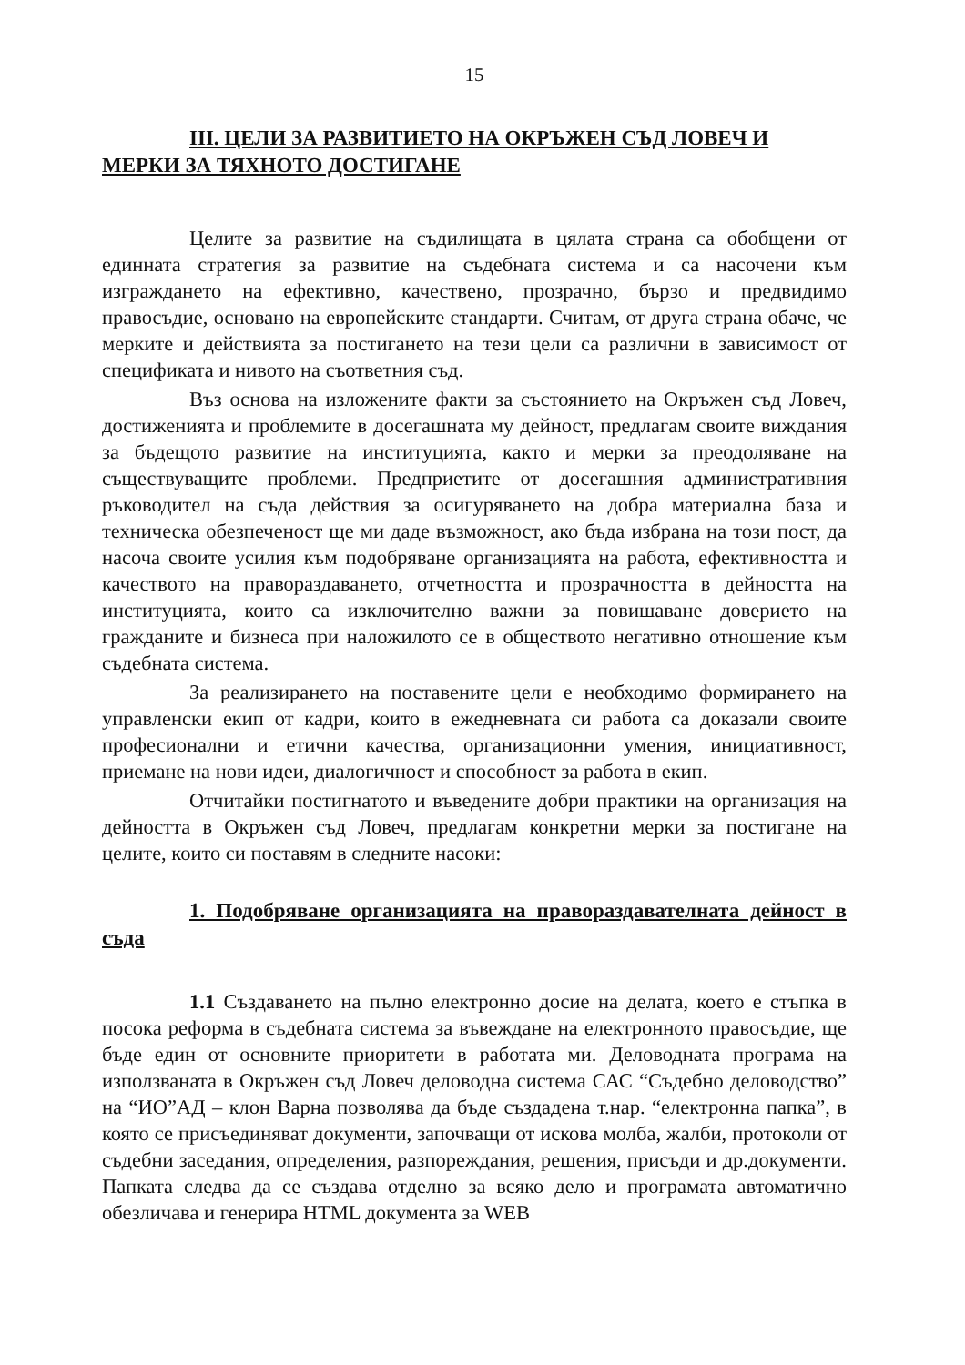15
III. ЦЕЛИ ЗА РАЗВИТИЕТО НА ОКРЪЖЕН СЪД ЛОВЕЧ И МЕРКИ ЗА ТЯХНОТО ДОСТИГАНЕ
Целите за развитие на съдилищата в цялата страна са обобщени от единната стратегия за развитие на съдебната система и са насочени към изграждането на ефективно, качествено, прозрачно, бързо и предвидимо правосъдие, основано на европейските стандарти. Считам, от друга страна обаче, че мерките и действията за постигането на тези цели са различни в зависимост от спецификата и нивото на съответния съд.
Въз основа на изложените факти за състоянието на Окръжен съд Ловеч, достиженията и проблемите в досегашната му дейност, предлагам своите виждания за бъдещото развитие на институцията, както и мерки за преодоляване на съществуващите проблеми. Предприетите от досегашния административния ръководител на съда действия за осигуряването на добра материална база и техническа обезпеченост ще ми даде възможност, ако бъда избрана на този пост, да насоча своите усилия към подобряване организацията на работа, ефективността и качеството на правораздаването, отчетността и прозрачността в дейността на институцията, които са изключително важни за повишаване доверието на гражданите и бизнеса при наложилото се в обществото негативно отношение към съдебната система.
За реализирането на поставените цели е необходимо формирането на управленски екип от кадри, които в ежедневната си работа са доказали своите професионални и етични качества, организационни умения, инициативност, приемане на нови идеи, диалогичност и способност за работа в екип.
Отчитайки постигнатото и въведените добри практики на организация на дейността в Окръжен съд Ловеч, предлагам конкретни мерки за постигане на целите, които си поставям в следните насоки:
1. Подобряване организацията на правораздавателната дейност в съда
1.1 Създаването на пълно електронно досие на делата, което е стъпка в посока реформа в съдебната система за въвеждане на електронното правосъдие, ще бъде един от основните приоритети в работата ми. Деловодната програма на използваната в Окръжен съд Ловеч деловодна система САС “Съдебно деловодство” на “ИО”АД – клон Варна позволява да бъде създадена т.нар. “електронна папка”, в която се присъединяват документи, започващи от искова молба, жалби, протоколи от съдебни заседания, определения, разпореждания, решения, присъди и др.документи. Папката следва да се създава отделно за всяко дело и програмата автоматично обезличава и генерира HTML документа за WEB